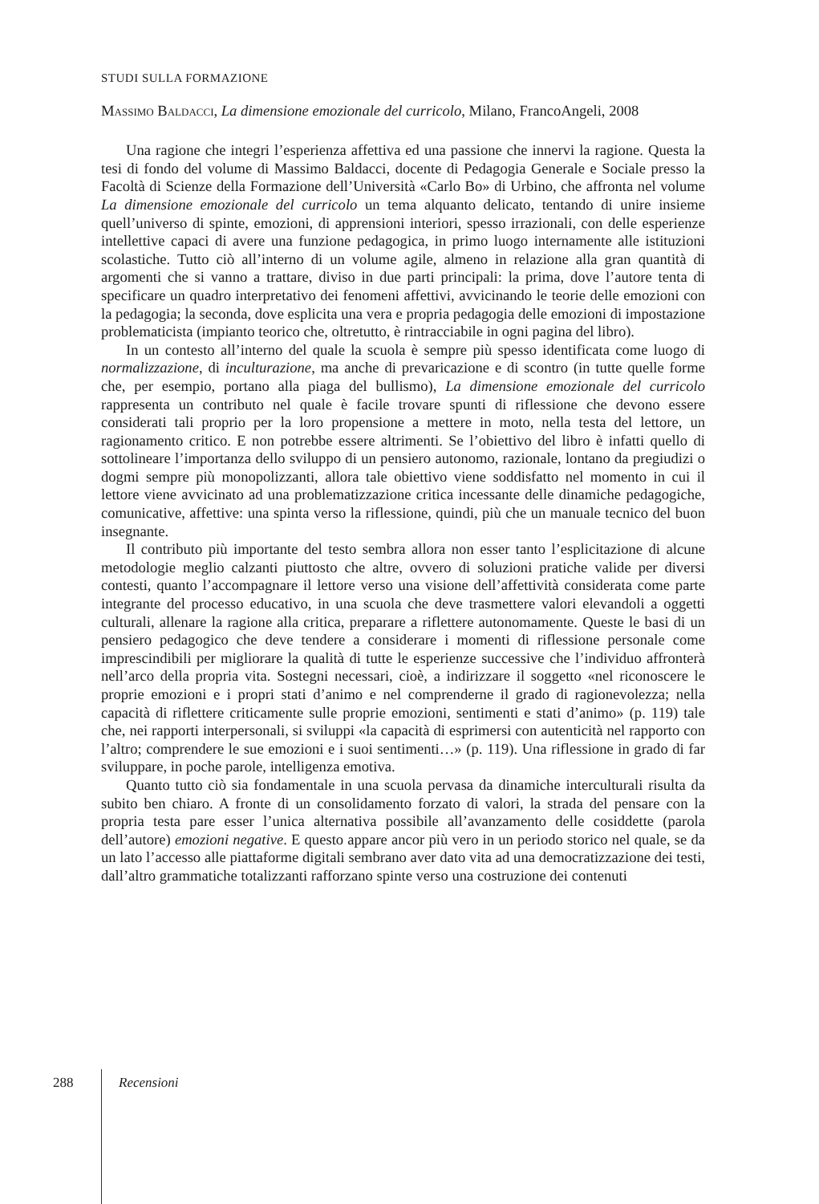STUDI SULLA FORMAZIONE
Massimo Baldacci, La dimensione emozionale del curricolo, Milano, FrancoAngeli, 2008
Una ragione che integri l’esperienza affettiva ed una passione che innervi la ragione. Questa la tesi di fondo del volume di Massimo Baldacci, docente di Pedagogia Generale e Sociale presso la Facoltà di Scienze della Formazione dell’Università «Carlo Bo» di Urbino, che affronta nel volume La dimensione emozionale del curricolo un tema alquanto delicato, tentando di unire insieme quell’universo di spinte, emozioni, di apprensioni interiori, spesso irrazionali, con delle esperienze intellettive capaci di avere una funzione pedagogica, in primo luogo internamente alle istituzioni scolastiche. Tutto ciò all’interno di un volume agile, almeno in relazione alla gran quantità di argomenti che si vanno a trattare, diviso in due parti principali: la prima, dove l’autore tenta di specificare un quadro interpretativo dei fenomeni affettivi, avvicinando le teorie delle emozioni con la pedagogia; la seconda, dove esplicita una vera e propria pedagogia delle emozioni di impostazione problematicista (impianto teorico che, oltretutto, è rintracciabile in ogni pagina del libro).
In un contesto all’interno del quale la scuola è sempre più spesso identificata come luogo di normalizzazione, di inculturazione, ma anche di prevaricazione e di scontro (in tutte quelle forme che, per esempio, portano alla piaga del bullismo), La dimensione emozionale del curricolo rappresenta un contributo nel quale è facile trovare spunti di riflessione che devono essere considerati tali proprio per la loro propensione a mettere in moto, nella testa del lettore, un ragionamento critico. E non potrebbe essere altrimenti. Se l’obiettivo del libro è infatti quello di sottolineare l’importanza dello sviluppo di un pensiero autonomo, razionale, lontano da pregiudizi o dogmi sempre più monopolizzanti, allora tale obiettivo viene soddisfatto nel momento in cui il lettore viene avvicinato ad una problematizzazione critica incessante delle dinamiche pedagogiche, comunicative, affettive: una spinta verso la riflessione, quindi, più che un manuale tecnico del buon insegnante.
Il contributo più importante del testo sembra allora non esser tanto l’esplicitazione di alcune metodologie meglio calzanti piuttosto che altre, ovvero di soluzioni pratiche valide per diversi contesti, quanto l’accompagnare il lettore verso una visione dell’affettività considerata come parte integrante del processo educativo, in una scuola che deve trasmettere valori elevandoli a oggetti culturali, allenare la ragione alla critica, preparare a riflettere autonomamente. Queste le basi di un pensiero pedagogico che deve tendere a considerare i momenti di riflessione personale come imprescindibili per migliorare la qualità di tutte le esperienze successive che l’individuo affronterà nell’arco della propria vita. Sostegni necessari, cioè, a indirizzare il soggetto «nel riconoscere le proprie emozioni e i propri stati d’animo e nel comprenderne il grado di ragionevolezza; nella capacità di riflettere criticamente sulle proprie emozioni, sentimenti e stati d’animo» (p. 119) tale che, nei rapporti interpersonali, si sviluppi «la capacità di esprimersi con autenticità nel rapporto con l’altro; comprendere le sue emozioni e i suoi sentimenti…» (p. 119). Una riflessione in grado di far sviluppare, in poche parole, intelligenza emotiva.
Quanto tutto ciò sia fondamentale in una scuola pervasa da dinamiche interculturali risulta da subito ben chiaro. A fronte di un consolidamento forzato di valori, la strada del pensare con la propria testa pare esser l’unica alternativa possibile all’avanzamento delle cosiddette (parola dell’autore) emozioni negative. E questo appare ancor più vero in un periodo storico nel quale, se da un lato l’accesso alle piattaforme digitali sembrano aver dato vita ad una democratizzazione dei testi, dall’altro grammatiche totalizzanti rafforzano spinte verso una costruzione dei contenuti
288 Recensioni